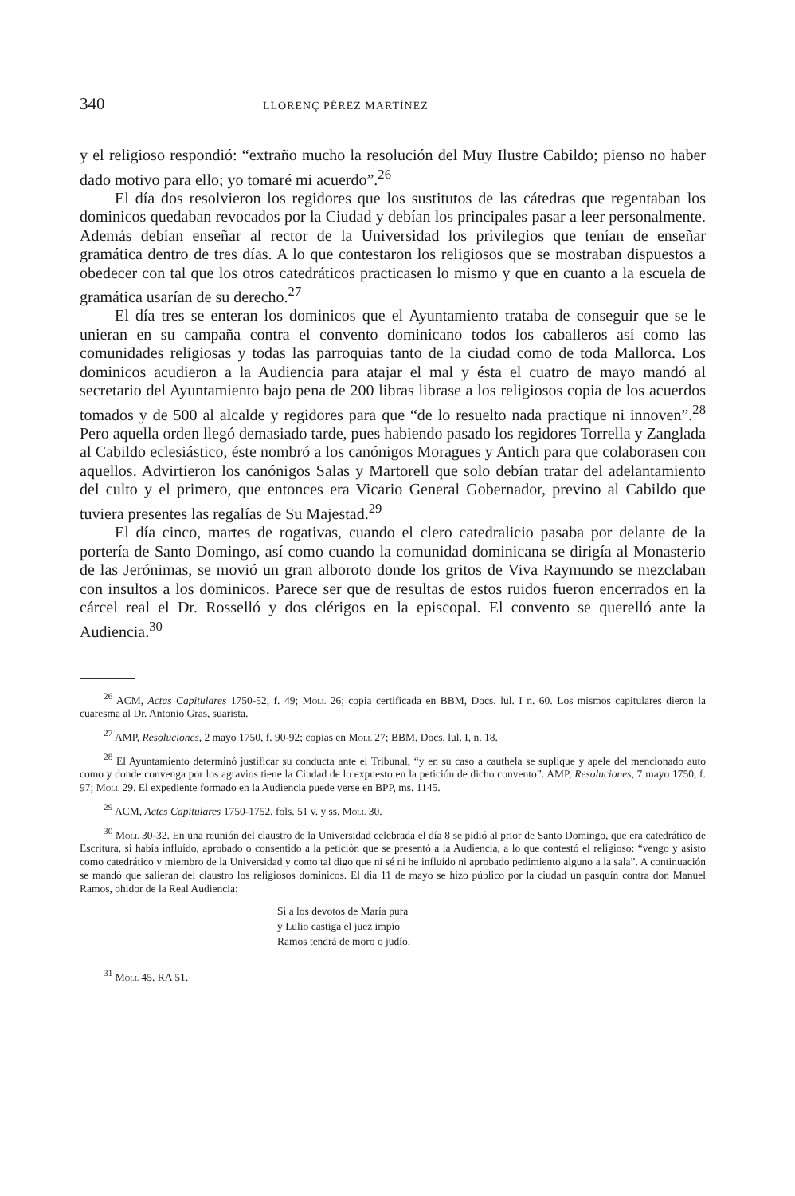340 LLORENÇ PÉREZ MARTÍNEZ
y el religioso respondió: “extraño mucho la resolución del Muy Ilustre Cabildo; pienso no haber dado motivo para ello; yo tomaré mi acuerdo”.<sup>26</sup>
El día dos resolvieron los regidores que los sustitutos de las cátedras que regentaban los dominicos quedaban revocados por la Ciudad y debían los principales pasar a leer personalmente. Además debían enseñar al rector de la Universidad los privilegios que tenían de enseñar gramática dentro de tres días. A lo que contestaron los religiosos que se mostraban dispuestos a obedecer con tal que los otros catedráticos practicasen lo mismo y que en cuanto a la escuela de gramática usarían de su derecho.<sup>27</sup>
El día tres se enteran los dominicos que el Ayuntamiento trataba de conseguir que se le unieran en su campaña contra el convento dominicano todos los caballeros así como las comunidades religiosas y todas las parroquias tanto de la ciudad como de toda Mallorca. Los dominicos acudieron a la Audiencia para atajar el mal y ésta el cuatro de mayo mandó al secretario del Ayuntamiento bajo pena de 200 libras librase a los religiosos copia de los acuerdos tomados y de 500 al alcalde y regidores para que “de lo resuelto nada practique ni innoven”.<sup>28</sup> Pero aquella orden llegó demasiado tarde, pues habiendo pasado los regidores Torrella y Zanglada al Cabildo eclesiástico, éste nombró a los canónigos Moragues y Antich para que colaborasen con aquellos. Advirtieron los canónigos Salas y Martorell que solo debían tratar del adelantamiento del culto y el primero, que entonces era Vicario General Gobernador, previno al Cabildo que tuviera presentes las regalías de Su Majestad.<sup>29</sup>
El día cinco, martes de rogativas, cuando el clero catedralicio pasaba por delante de la portería de Santo Domingo, así como cuando la comunidad dominicana se dirigía al Monasterio de las Jerónimas, se movió un gran alboroto donde los gritos de Viva Raymundo se mezclaban con insultos a los dominicos. Parece ser que de resultas de estos ruidos fueron encerrados en la cárcel real el Dr. Rosselló y dos clérigos en la episcopal. El convento se querelló ante la Audiencia.<sup>30</sup>
<sup>26</sup> ACM, Actas Capitulares 1750-52, f. 49; Moll 26; copia certificada en BBM, Docs. lul. I n. 60. Los mismos capitulares dieron la cuaresma al Dr. Antonio Gras, suarista.
<sup>27</sup> AMP, Resoluciones, 2 mayo 1750, f. 90-92; copias en Moll 27; BBM, Docs. lul. I, n. 18.
<sup>28</sup> El Ayuntamiento determinó justificar su conducta ante el Tribunal, “y en su caso a cauthela se suplique y apele del mencionado auto como y donde convenga por los agravios tiene la Ciudad de lo expuesto en la petición de dicho convento”. AMP, Resoluciones, 7 mayo 1750, f. 97; Moll 29. El expediente formado en la Audiencia puede verse en BPP, ms. 1145.
<sup>29</sup> ACM, Actes Capitulares 1750-1752, fols. 51 v. y ss. Moll 30.
<sup>30</sup> Moll 30-32. En una reunión del claustro de la Universidad celebrada el día 8 se pidió al prior de Santo Domingo, que era catedrático de Escritura, si había influído, aprobado o consentido a la petición que se presentó a la Audiencia, a lo que contestó el religioso: “vengo y asisto como catedrático y miembro de la Universidad y como tal digo que ni sé ni he influído ni aprobado pedimiento alguno a la sala”. A continuación se mandó que salieran del claustro los religiosos dominicos. El día 11 de mayo se hizo público por la ciudad un pasquín contra don Manuel Ramos, ohidor de la Real Audiencia:
Si a los devotos de María pura
y Lulio castiga el juez impío
Ramos tendrá de moro o judío.
<sup>31</sup> Moll 45. RA 51.